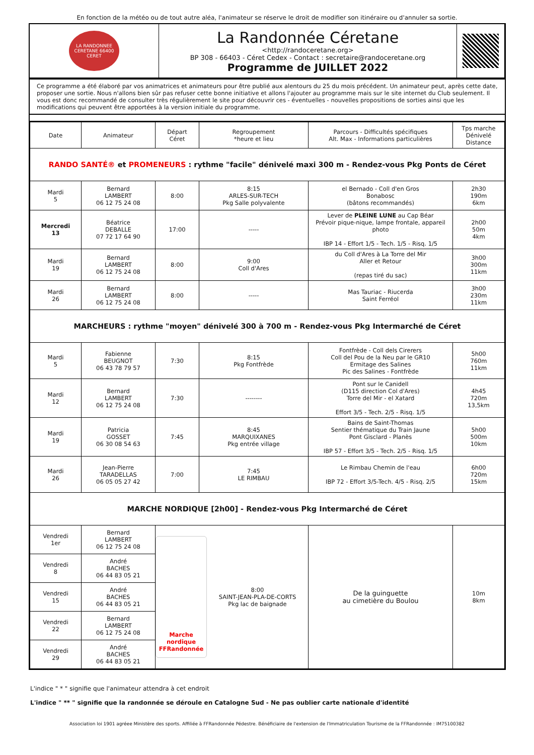En fonction de la météo ou de tout autre aléa, l'animateur se réserve le droit de modifier son itinéraire ou d'annuler sa sortie.
| LA RANDONNEE CERETANE 66400 CERET | La Randonnée Céretane <http://randoceretane.org> BP 308 - 66403 - Céret Cedex - Contact : secretaire@randoceretane.org Programme de JUILLET 2022 | |
Ce programme a été élaboré par vos animatrices et animateurs pour être publié aux alentours du 25 du mois précédent. Un animateur peut, après cette date, proposer une sortie. Nous n'allons bien sûr pas refuser cette bonne initiative et allons l'ajouter au programme mais sur le site internet du Club seulement. Il vous est donc recommandé de consulter très régulièrement le site pour découvrir ces - éventuelles - nouvelles propositions de sorties ainsi que les modifications qui peuvent être apportées à la version initiale du programme.
| Date | Animateur | Départ Céret | Regroupement *heure et lieu | Parcours - Difficultés spécifiques Alt. Max - Informations particulières | Tps marche Dénivelé Distance |
| --- | --- | --- | --- | --- | --- |
| RANDO SANTÉ® et PROMENEURS : rythme "facile" dénivelé maxi 300 m - Rendez-vous Pkg Ponts de Céret | | | | | |
| Mardi 5 | Bernard LAMBERT 06 12 75 24 08 | 8:00 | 8:15 ARLES-SUR-TECH Pkg Salle polyvalente | el Bernado - Coll d'en Gros Bonabosc (bâtons recommandés) | 2h30 190m 6km |
| Mercredi 13 | Béatrice DEBALLE 07 72 17 64 90 | 17:00 | ----- | Lever de PLEINE LUNE au Cap Béar Prévoir pique-nique, lampe frontale, appareil photo IBP 14 - Effort 1/5 - Tech. 1/5 - Risq. 1/5 | 2h00 50m 4km |
| Mardi 19 | Bernard LAMBERT 06 12 75 24 08 | 8:00 | 9:00 Coll d'Ares | du Coll d'Ares à La Torre del Mir Aller et Retour (repas tiré du sac) | 3h00 300m 11km |
| Mardi 26 | Bernard LAMBERT 06 12 75 24 08 | 8:00 | ----- | Mas Tauriac - Riucerda Saint Ferréol | 3h00 230m 11km |
| MARCHEURS : rythme "moyen" dénivelé 300 à 700 m - Rendez-vous Pkg Intermarché de Céret | | | | | |
| Mardi 5 | Fabienne BEUGNOT 06 43 78 79 57 | 7:30 | 8:15 Pkg Fontfrède | Fontfrède - Coll dels Cirerers Coll del Pou de la Neu par le GR10 Ermitage des Salines Pic des Salines - Fontfrède | 5h00 760m 11km |
| Mardi 12 | Bernard LAMBERT 06 12 75 24 08 | 7:30 | -------- | Pont sur le Canidell (D115 direction Col d'Ares) Torre del Mir - el Xatard Effort 3/5 - Tech. 2/5 - Risq. 1/5 | 4h45 720m 13,5km |
| Mardi 19 | Patricia GOSSET 06 30 08 54 63 | 7:45 | 8:45 MARQUIXANES Pkg entrée village | Bains de Saint-Thomas Sentier thématique du Train Jaune Pont Gisclard - Planès IBP 57 - Effort 3/5 - Tech. 2/5 - Risq. 1/5 | 5h00 500m 10km |
| Mardi 26 | Jean-Pierre TARADELLAS 06 05 05 27 42 | 7:00 | 7:45 LE RIMBAU | Le Rimbau Chemin de l'eau IBP 72 - Effort 3/5-Tech. 4/5 - Risq. 2/5 | 6h00 720m 15km |
| MARCHE NORDIQUE [2h00] - Rendez-vous Pkg Intermarché de Céret | | | | | |
| Vendredi 1er | Bernard LAMBERT 06 12 75 24 08 | Marche nordique FFRandonnée 8:00 SAINT-JEAN-PLA-DE-CORTS Pkg lac de baignade | | De la guinguette au cimetière du Boulou | 10m 8km |
| Vendredi 8 | André BACHES 06 44 83 05 21 | | | | |
| Vendredi 15 | André BACHES 06 44 83 05 21 | | | | |
| Vendredi 22 | Bernard LAMBERT 06 12 75 24 08 | | | | |
| Vendredi 29 | André BACHES 06 44 83 05 21 | | | | |
L'indice " * " signifie que l'animateur attendra à cet endroit
L'indice " ** " signifie que la randonnée se déroule en Catalogne Sud - Ne pas oublier carte nationale d'identité
Association loi 1901 agréee Ministère des sports. Affiliée à FFRandonnée Pédestre. Bénéficiaire de l'extension de l'Immatriculation Tourisme de la FFRandonnée : IM75100382